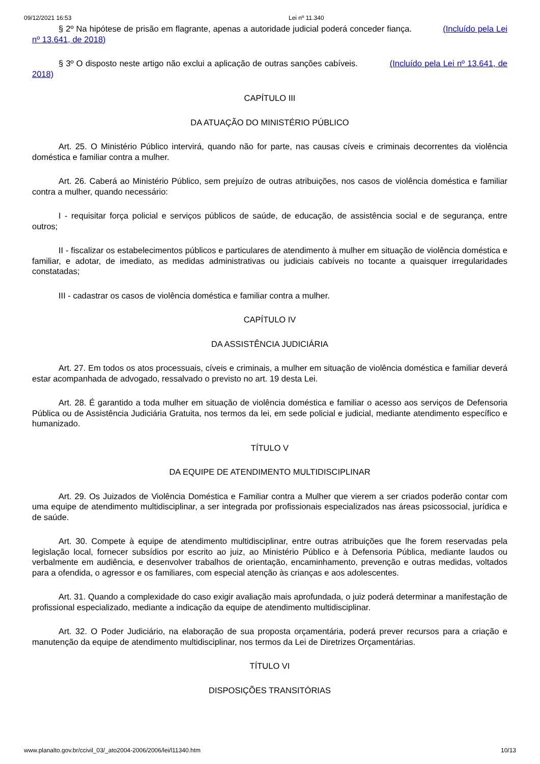09/12/2021 16:53 Lei nº 11.340
§ 2º Na hipótese de prisão em flagrante, apenas a autoridade judicial poderá conceder fiança. (Incluído pela Lei nº 13.641, de 2018)
§ 3º O disposto neste artigo não exclui a aplicação de outras sanções cabíveis. (Incluído pela Lei nº 13.641, de 2018)
CAPÍTULO III
DA ATUAÇÃO DO MINISTÉRIO PÚBLICO
Art. 25. O Ministério Público intervirá, quando não for parte, nas causas cíveis e criminais decorrentes da violência doméstica e familiar contra a mulher.
Art. 26. Caberá ao Ministério Público, sem prejuízo de outras atribuições, nos casos de violência doméstica e familiar contra a mulher, quando necessário:
I - requisitar força policial e serviços públicos de saúde, de educação, de assistência social e de segurança, entre outros;
II - fiscalizar os estabelecimentos públicos e particulares de atendimento à mulher em situação de violência doméstica e familiar, e adotar, de imediato, as medidas administrativas ou judiciais cabíveis no tocante a quaisquer irregularidades constatadas;
III - cadastrar os casos de violência doméstica e familiar contra a mulher.
CAPÍTULO IV
DA ASSISTÊNCIA JUDICIÁRIA
Art. 27. Em todos os atos processuais, cíveis e criminais, a mulher em situação de violência doméstica e familiar deverá estar acompanhada de advogado, ressalvado o previsto no art. 19 desta Lei.
Art. 28. É garantido a toda mulher em situação de violência doméstica e familiar o acesso aos serviços de Defensoria Pública ou de Assistência Judiciária Gratuita, nos termos da lei, em sede policial e judicial, mediante atendimento específico e humanizado.
TÍTULO V
DA EQUIPE DE ATENDIMENTO MULTIDISCIPLINAR
Art. 29. Os Juizados de Violência Doméstica e Familiar contra a Mulher que vierem a ser criados poderão contar com uma equipe de atendimento multidisciplinar, a ser integrada por profissionais especializados nas áreas psicossocial, jurídica e de saúde.
Art. 30. Compete à equipe de atendimento multidisciplinar, entre outras atribuições que lhe forem reservadas pela legislação local, fornecer subsídios por escrito ao juiz, ao Ministério Público e à Defensoria Pública, mediante laudos ou verbalmente em audiência, e desenvolver trabalhos de orientação, encaminhamento, prevenção e outras medidas, voltados para a ofendida, o agressor e os familiares, com especial atenção às crianças e aos adolescentes.
Art. 31. Quando a complexidade do caso exigir avaliação mais aprofundada, o juiz poderá determinar a manifestação de profissional especializado, mediante a indicação da equipe de atendimento multidisciplinar.
Art. 32. O Poder Judiciário, na elaboração de sua proposta orçamentária, poderá prever recursos para a criação e manutenção da equipe de atendimento multidisciplinar, nos termos da Lei de Diretrizes Orçamentárias.
TÍTULO VI
DISPOSIÇÕES TRANSITÓRIAS
www.planalto.gov.br/ccivil_03/_ato2004-2006/2006/lei/l11340.htm 10/13